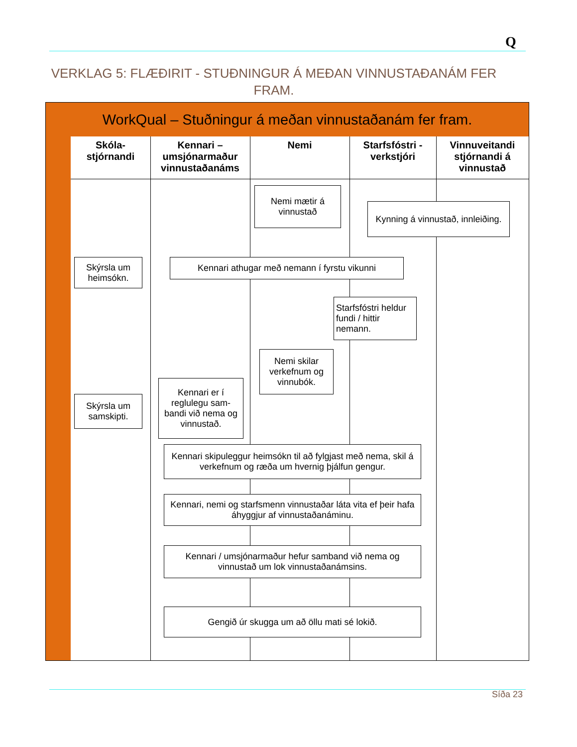Q
VERKLAG 5: FLÆÐIRIT - STUÐNINGUR Á MEÐAN VINNUSTAÐANÁM FER FRAM.
WorkQual – Stuðningur á meðan vinnustaðanám fer fram.
Skóla-
stjórnandi
Kennari –
umsjónarmaður
vinnustaðanáms
Nemi
Starfsfóstri -
verkstjóri
Vinnuveitandi
stjórnandi á
vinnustað
Nemi mætir á vinnustað
Kynning á vinnustað, innleiðing.
Skýrsla um heimsókn.
Kennari athugar með nemann í fyrstu vikunni
Starfsfóstri heldur fundi / hittir nemann.
Nemi skilar verkefnum og vinnubók.
Kennari er í reglulegu sam-bandi við nema og vinnustað.
Skýrsla um samskipti.
Kennari skipuleggur heimsókn til að fylgjast með nema, skil á verkefnum og ræða um hvernig þjálfun gengur.
Kennari, nemi og starfsmenn vinnustaðar láta vita ef þeir hafa áhyggjur af vinnustaðanáminu.
Kennari / umsjónarmaður hefur samband við nema og vinnustað um lok vinnustaðanámsins.
Gengið úr skugga um að öllu mati sé lokið.
Síða 23